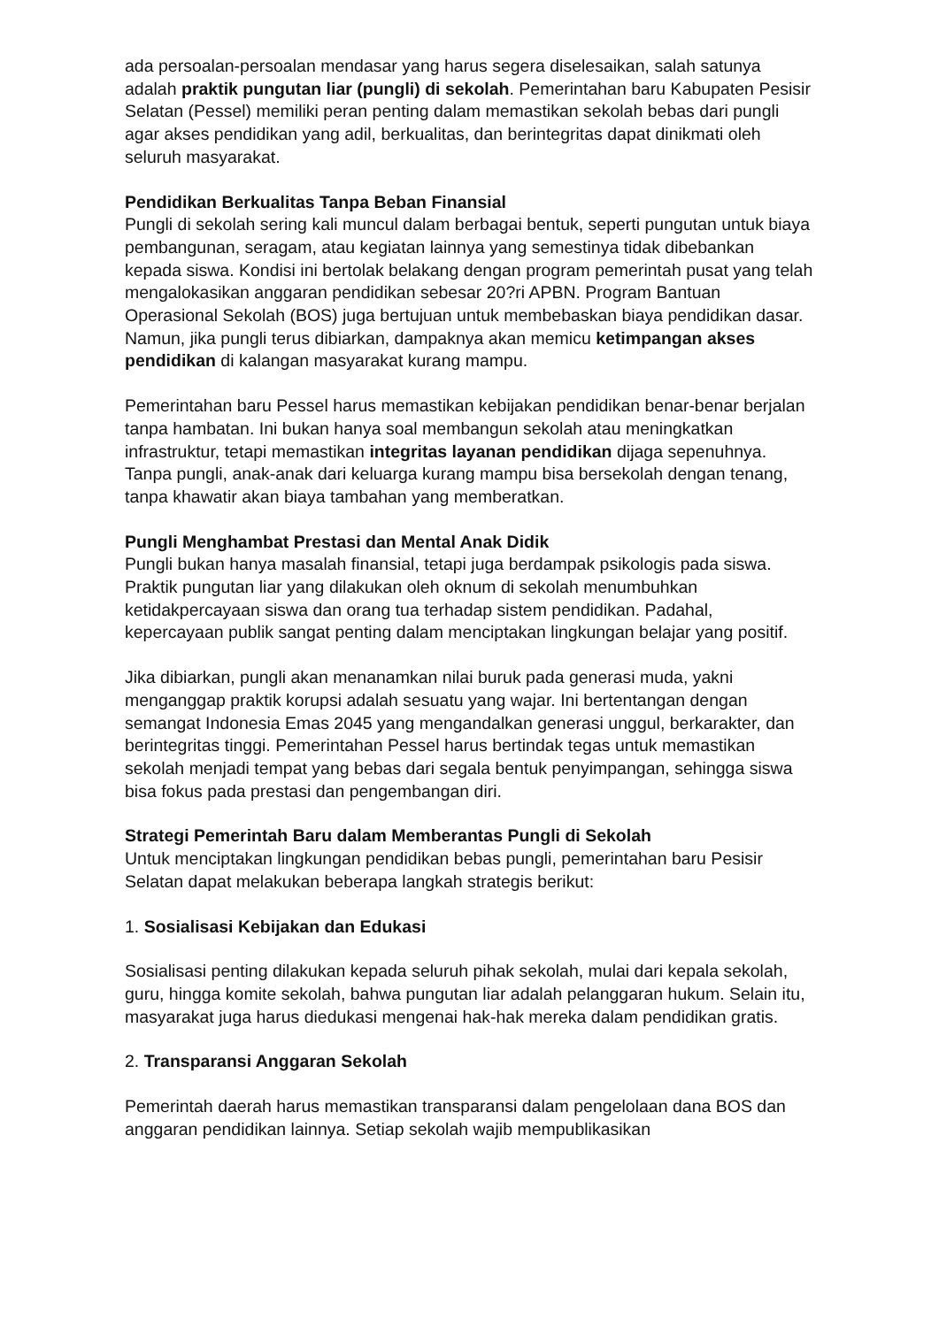ada persoalan-persoalan mendasar yang harus segera diselesaikan, salah satunya adalah praktik pungutan liar (pungli) di sekolah. Pemerintahan baru Kabupaten Pesisir Selatan (Pessel) memiliki peran penting dalam memastikan sekolah bebas dari pungli agar akses pendidikan yang adil, berkualitas, dan berintegritas dapat dinikmati oleh seluruh masyarakat.
Pendidikan Berkualitas Tanpa Beban Finansial
Pungli di sekolah sering kali muncul dalam berbagai bentuk, seperti pungutan untuk biaya pembangunan, seragam, atau kegiatan lainnya yang semestinya tidak dibebankan kepada siswa. Kondisi ini bertolak belakang dengan program pemerintah pusat yang telah mengalokasikan anggaran pendidikan sebesar 20?ri APBN. Program Bantuan Operasional Sekolah (BOS) juga bertujuan untuk membebaskan biaya pendidikan dasar. Namun, jika pungli terus dibiarkan, dampaknya akan memicu ketimpangan akses pendidikan di kalangan masyarakat kurang mampu.
Pemerintahan baru Pessel harus memastikan kebijakan pendidikan benar-benar berjalan tanpa hambatan. Ini bukan hanya soal membangun sekolah atau meningkatkan infrastruktur, tetapi memastikan integritas layanan pendidikan dijaga sepenuhnya. Tanpa pungli, anak-anak dari keluarga kurang mampu bisa bersekolah dengan tenang, tanpa khawatir akan biaya tambahan yang memberatkan.
Pungli Menghambat Prestasi dan Mental Anak Didik
Pungli bukan hanya masalah finansial, tetapi juga berdampak psikologis pada siswa. Praktik pungutan liar yang dilakukan oleh oknum di sekolah menumbuhkan ketidakpercayaan siswa dan orang tua terhadap sistem pendidikan. Padahal, kepercayaan publik sangat penting dalam menciptakan lingkungan belajar yang positif.
Jika dibiarkan, pungli akan menanamkan nilai buruk pada generasi muda, yakni menganggap praktik korupsi adalah sesuatu yang wajar. Ini bertentangan dengan semangat Indonesia Emas 2045 yang mengandalkan generasi unggul, berkarakter, dan berintegritas tinggi. Pemerintahan Pessel harus bertindak tegas untuk memastikan sekolah menjadi tempat yang bebas dari segala bentuk penyimpangan, sehingga siswa bisa fokus pada prestasi dan pengembangan diri.
Strategi Pemerintah Baru dalam Memberantas Pungli di Sekolah
Untuk menciptakan lingkungan pendidikan bebas pungli, pemerintahan baru Pesisir Selatan dapat melakukan beberapa langkah strategis berikut:
1. Sosialisasi Kebijakan dan Edukasi
Sosialisasi penting dilakukan kepada seluruh pihak sekolah, mulai dari kepala sekolah, guru, hingga komite sekolah, bahwa pungutan liar adalah pelanggaran hukum. Selain itu, masyarakat juga harus diedukasi mengenai hak-hak mereka dalam pendidikan gratis.
2. Transparansi Anggaran Sekolah
Pemerintah daerah harus memastikan transparansi dalam pengelolaan dana BOS dan anggaran pendidikan lainnya. Setiap sekolah wajib mempublikasikan